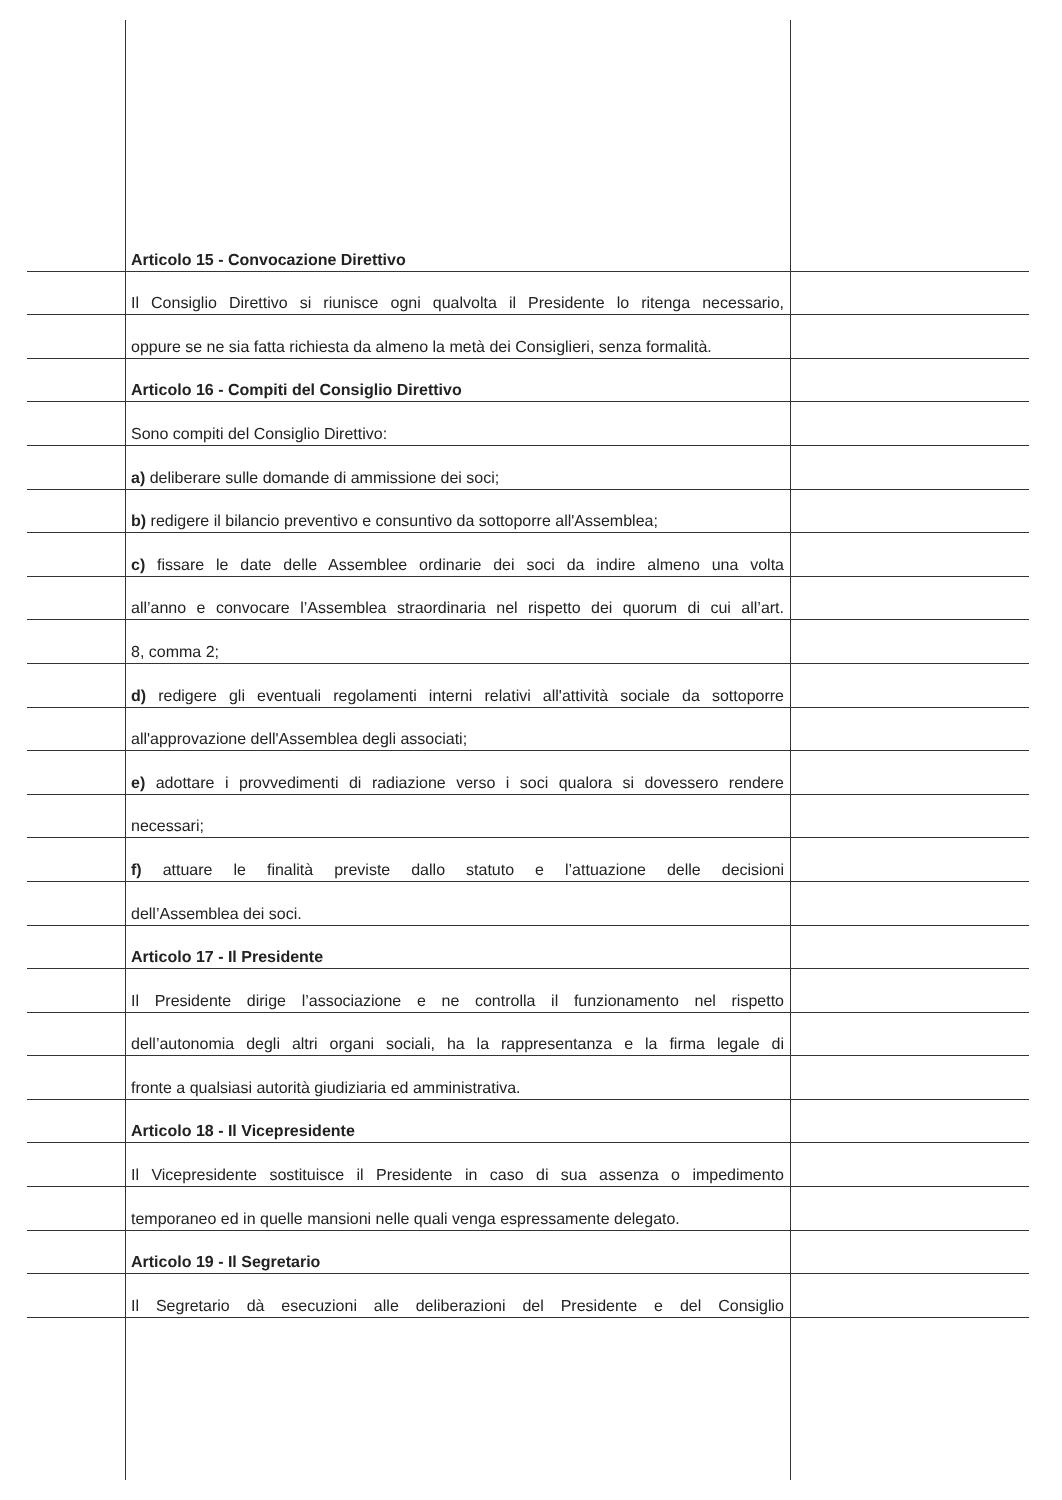Articolo 15 - Convocazione Direttivo
Il Consiglio Direttivo si riunisce ogni qualvolta il Presidente lo ritenga necessario,
oppure se ne sia fatta richiesta da almeno la metà dei Consiglieri, senza formalità.
Articolo 16 - Compiti del Consiglio Direttivo
Sono compiti del Consiglio Direttivo:
a) deliberare sulle domande di ammissione dei soci;
b) redigere il bilancio preventivo e consuntivo da sottoporre all'Assemblea;
c) fissare le date delle Assemblee ordinarie dei soci da indire almeno una volta
all’anno e convocare l’Assemblea straordinaria nel rispetto dei quorum di cui all’art.
8, comma 2;
d) redigere gli eventuali regolamenti interni relativi all'attività sociale da sottoporre
all'approvazione dell'Assemblea degli associati;
e) adottare i provvedimenti di radiazione verso i soci qualora si dovessero rendere
necessari;
f) attuare le finalità previste dallo statuto e l’attuazione delle decisioni
dell’Assemblea dei soci.
Articolo 17 - Il Presidente
Il Presidente dirige l’associazione e ne controlla il funzionamento nel rispetto
dell’autonomia degli altri organi sociali, ha la rappresentanza e la firma legale di
fronte a qualsiasi autorità giudiziaria ed amministrativa.
Articolo 18 - Il Vicepresidente
Il Vicepresidente sostituisce il Presidente in caso di sua assenza o impedimento
temporaneo ed in quelle mansioni nelle quali venga espressamente delegato.
Articolo 19 - Il Segretario
Il Segretario dà esecuzioni alle deliberazioni del Presidente e del Consiglio